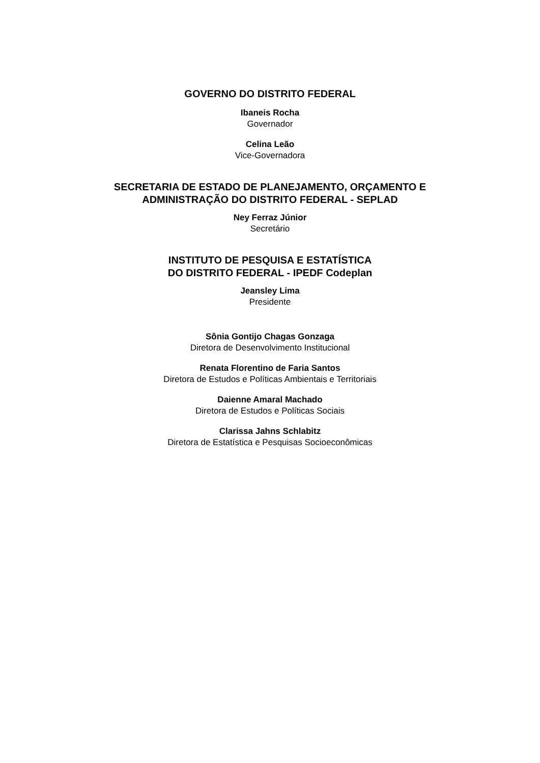GOVERNO DO DISTRITO FEDERAL
Ibaneis Rocha
Governador
Celina Leão
Vice-Governadora
SECRETARIA DE ESTADO DE PLANEJAMENTO, ORÇAMENTO E
ADMINISTRAÇÃO DO DISTRITO FEDERAL - SEPLAD
Ney Ferraz Júnior
Secretário
INSTITUTO DE PESQUISA E ESTATÍSTICA
DO DISTRITO FEDERAL - IPEDF Codeplan
Jeansley Lima
Presidente
Sônia Gontijo Chagas Gonzaga
Diretora de Desenvolvimento Institucional
Renata Florentino de Faria Santos
Diretora de Estudos e Políticas Ambientais e Territoriais
Daienne Amaral Machado
Diretora de Estudos e Políticas Sociais
Clarissa Jahns Schlabitz
Diretora de Estatística e Pesquisas Socioeconômicas